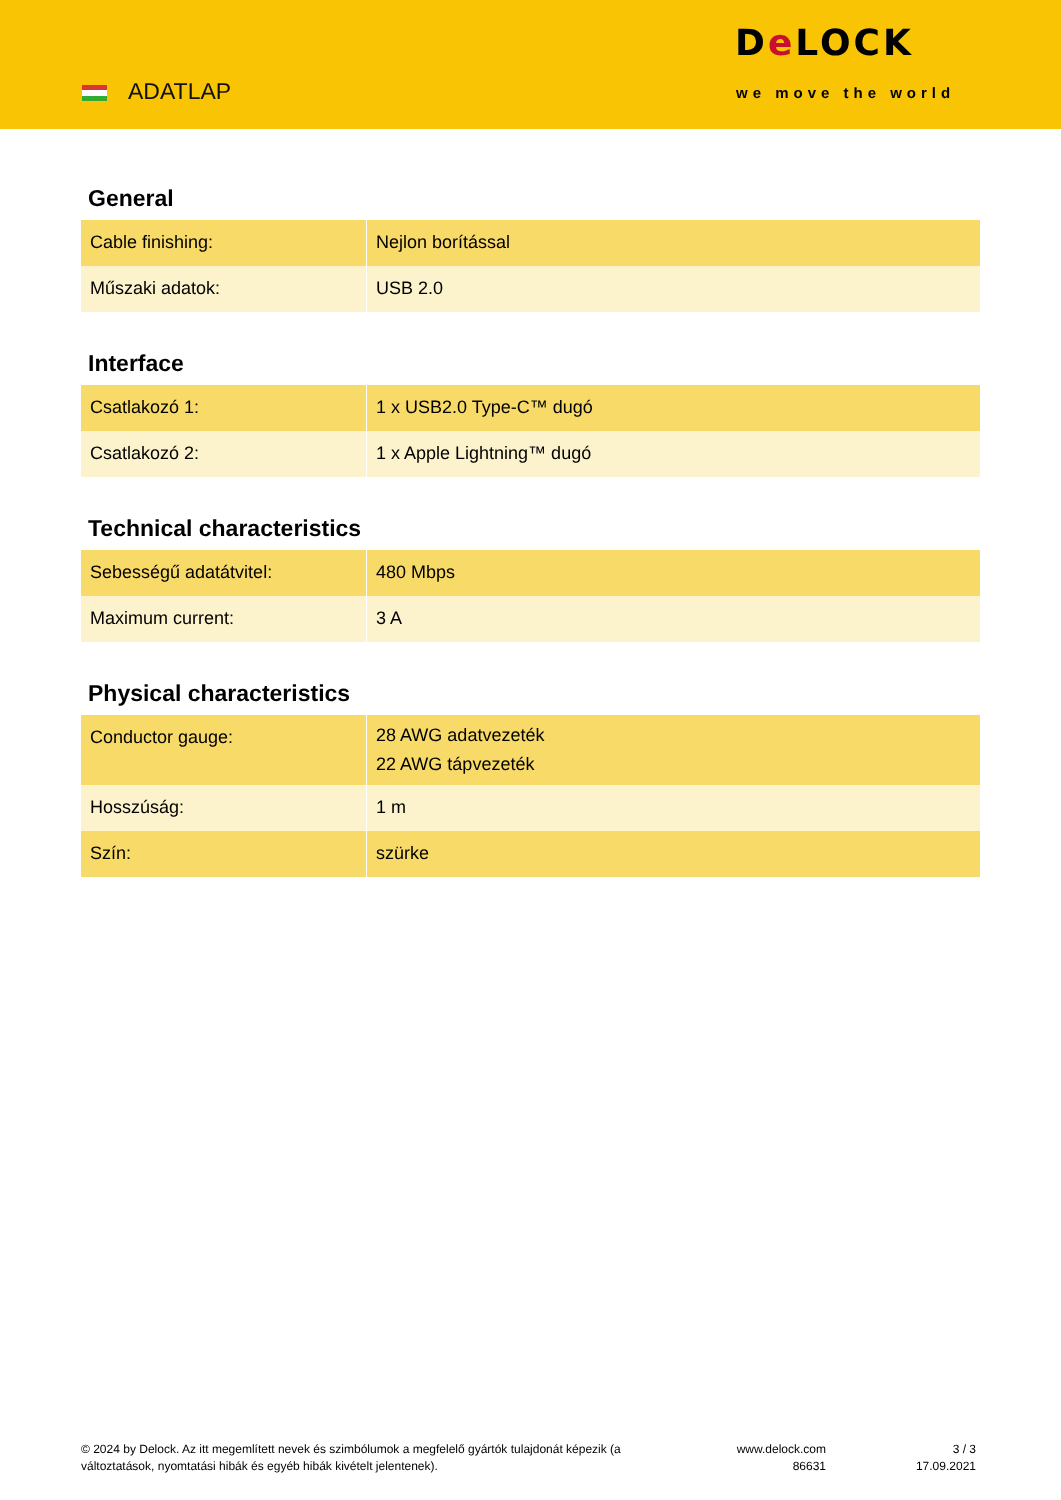ADATLAP
De LOCK
we move the world
General
| Cable finishing: | Nejlon borítással |
| Műszaki adatok: | USB 2.0 |
Interface
| Csatlakozó 1: | 1 x USB2.0 Type-C™ dugó |
| Csatlakozó 2: | 1 x Apple Lightning™ dugó |
Technical characteristics
| Sebességű adatátvitel: | 480 Mbps |
| Maximum current: | 3 A |
Physical characteristics
| Conductor gauge: | 28 AWG adatvezeték 22 AWG tápvezeték |
| Hosszúság: | 1 m |
| Szín: | szürke |
© 2024 by Delock. Az itt megemlített nevek és szimbólumok a megfelelő gyártók tulajdonát képezik (a változtatások, nyomtatási hibák és egyéb hibák kivételt jelentenek).
www.delock.com
86631
3 / 3
17.09.2021